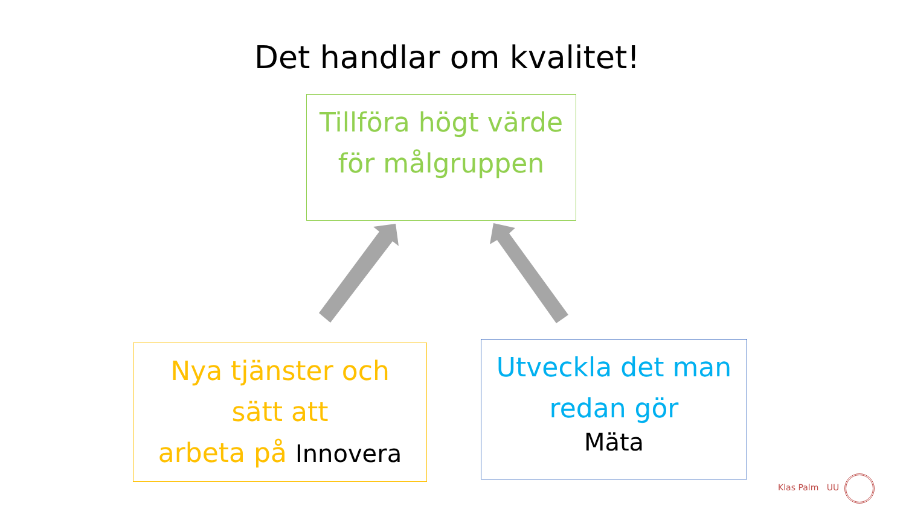Det handlar om kvalitet!
Tillföra högt värde
för målgruppen
Nya tjänster och
sätt att
arbeta på Innovera
Utveckla det man
redan gör
Mäta
Klas Palm UU